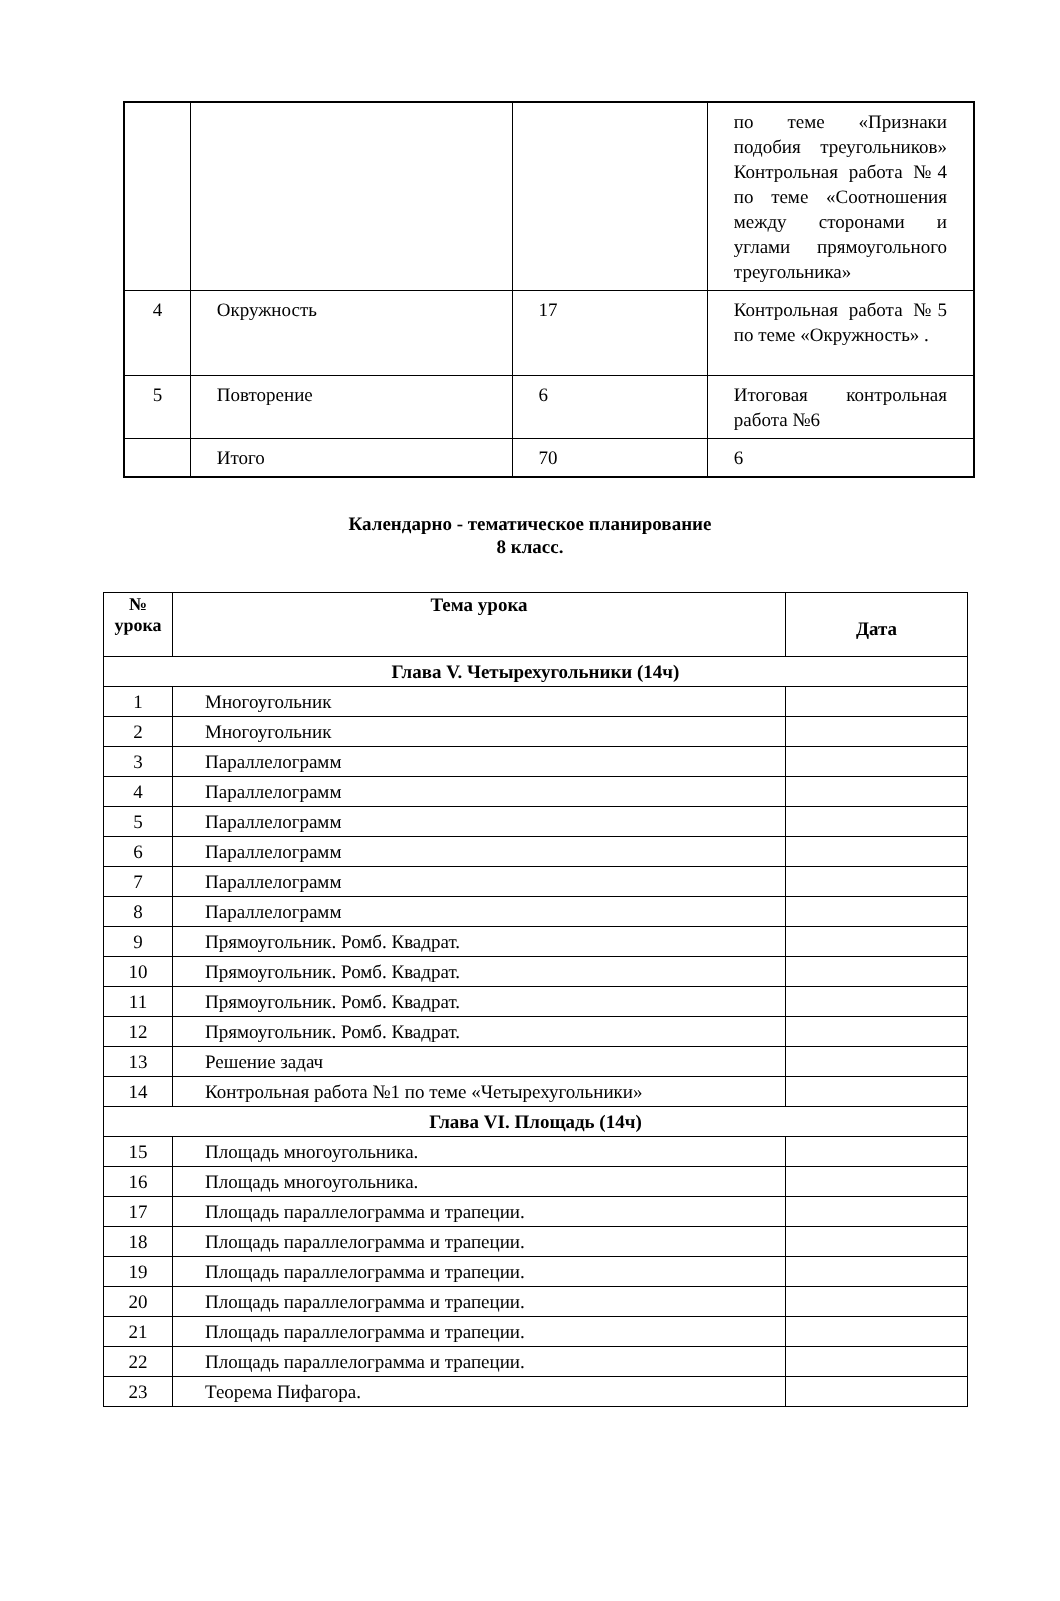| | | | по теме «Признаки подобия треугольников» Контрольная работа №4 по теме «Соотношения между сторонами и углами прямоугольного треугольника» |
| 4 | Окружность | 17 | Контрольная работа №5 по теме «Окружность» . |
| 5 | Повторение | 6 | Итоговая контрольная работа №6 |
| | Итого | 70 | 6 |
Календарно - тематическое планирование
8 класс.
| № урока | Тема урока | Дата |
| --- | --- | --- |
| Глава V. Четырехугольники (14ч) | | |
| 1 | Многоугольник | |
| 2 | Многоугольник | |
| 3 | Параллелограмм | |
| 4 | Параллелограмм | |
| 5 | Параллелограмм | |
| 6 | Параллелограмм | |
| 7 | Параллелограмм | |
| 8 | Параллелограмм | |
| 9 | Прямоугольник. Ромб. Квадрат. | |
| 10 | Прямоугольник. Ромб. Квадрат. | |
| 11 | Прямоугольник. Ромб. Квадрат. | |
| 12 | Прямоугольник. Ромб. Квадрат. | |
| 13 | Решение задач | |
| 14 | Контрольная работа №1 по теме «Четырехугольники» | |
| Глава VI. Площадь (14ч) | | |
| 15 | Площадь многоугольника. | |
| 16 | Площадь многоугольника. | |
| 17 | Площадь параллелограмма и трапеции. | |
| 18 | Площадь параллелограмма и трапеции. | |
| 19 | Площадь параллелограмма и трапеции. | |
| 20 | Площадь параллелограмма и трапеции. | |
| 21 | Площадь параллелограмма и трапеции. | |
| 22 | Площадь параллелограмма и трапеции. | |
| 23 | Теорема Пифагора. | |